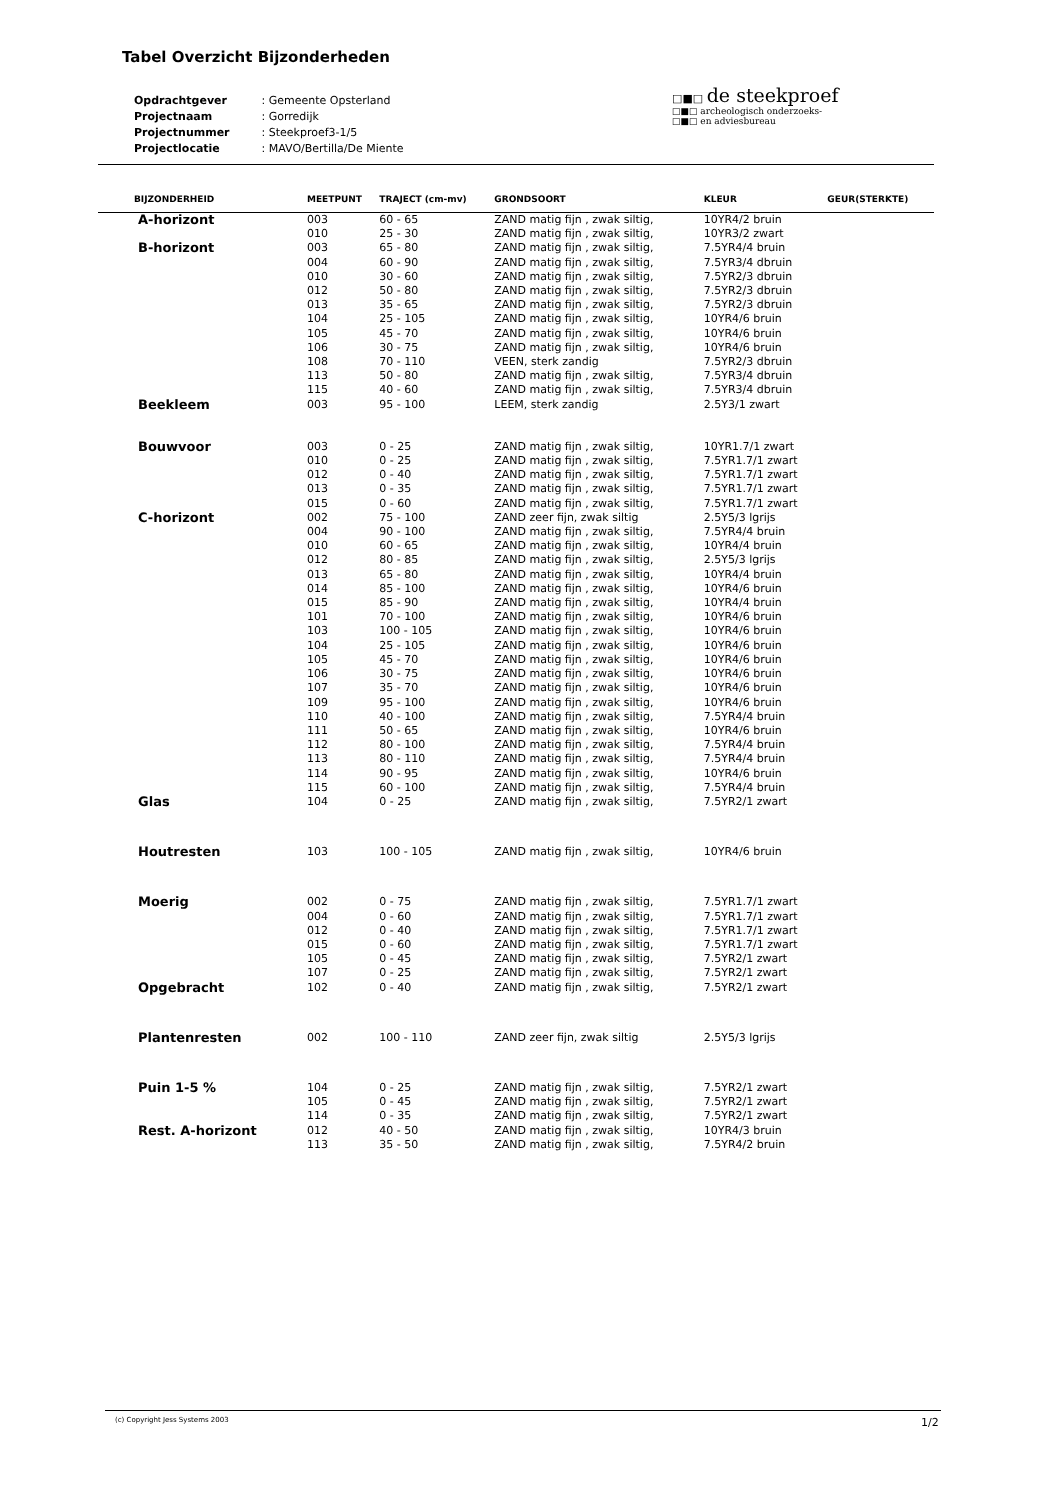Tabel Overzicht Bijzonderheden
| Opdrachtgever | : Gemeente Opsterland |
| Projectnaam | : Gorredijk |
| Projectnummer | : Steekproef3-1/5 |
| Projectlocatie | : MAVO/Bertilla/De Miente |
□■□ de steekproef
□■□ archeologisch onderzoeks-
□■□ en adviesbureau
| BIJZONDERHEID | MEETPUNT | TRAJECT (cm-mv) | GRONDSOORT | KLEUR | GEUR(STERKTE) |
| --- | --- | --- | --- | --- | --- |
| A-horizont | 003 | 60 - 65 | ZAND matig fijn , zwak siltig, | 10YR4/2 bruin | |
| | 010 | 25 - 30 | ZAND matig fijn , zwak siltig, | 10YR3/2 zwart | |
| B-horizont | 003 | 65 - 80 | ZAND matig fijn , zwak siltig, | 7.5YR4/4 bruin | |
| | 004 | 60 - 90 | ZAND matig fijn , zwak siltig, | 7.5YR3/4 dbruin | |
| | 010 | 30 - 60 | ZAND matig fijn , zwak siltig, | 7.5YR2/3 dbruin | |
| | 012 | 50 - 80 | ZAND matig fijn , zwak siltig, | 7.5YR2/3 dbruin | |
| | 013 | 35 - 65 | ZAND matig fijn , zwak siltig, | 7.5YR2/3 dbruin | |
| | 104 | 25 - 105 | ZAND matig fijn , zwak siltig, | 10YR4/6 bruin | |
| | 105 | 45 - 70 | ZAND matig fijn , zwak siltig, | 10YR4/6 bruin | |
| | 106 | 30 - 75 | ZAND matig fijn , zwak siltig, | 10YR4/6 bruin | |
| | 108 | 70 - 110 | VEEN, sterk zandig | 7.5YR2/3 dbruin | |
| | 113 | 50 - 80 | ZAND matig fijn , zwak siltig, | 7.5YR3/4 dbruin | |
| | 115 | 40 - 60 | ZAND matig fijn , zwak siltig, | 7.5YR3/4 dbruin | |
| Beekleem | 003 | 95 - 100 | LEEM, sterk zandig | 2.5Y3/1 zwart | |
| Bouwvoor | 003 | 0 - 25 | ZAND matig fijn , zwak siltig, | 10YR1.7/1 zwart | |
| | 010 | 0 - 25 | ZAND matig fijn , zwak siltig, | 7.5YR1.7/1 zwart | |
| | 012 | 0 - 40 | ZAND matig fijn , zwak siltig, | 7.5YR1.7/1 zwart | |
| | 013 | 0 - 35 | ZAND matig fijn , zwak siltig, | 7.5YR1.7/1 zwart | |
| | 015 | 0 - 60 | ZAND matig fijn , zwak siltig, | 7.5YR1.7/1 zwart | |
| C-horizont | 002 | 75 - 100 | ZAND zeer fijn, zwak siltig | 2.5Y5/3 lgrijs | |
| | 004 | 90 - 100 | ZAND matig fijn , zwak siltig, | 7.5YR4/4 bruin | |
| | 010 | 60 - 65 | ZAND matig fijn , zwak siltig, | 10YR4/4 bruin | |
| | 012 | 80 - 85 | ZAND matig fijn , zwak siltig, | 2.5Y5/3 lgrijs | |
| | 013 | 65 - 80 | ZAND matig fijn , zwak siltig, | 10YR4/4 bruin | |
| | 014 | 85 - 100 | ZAND matig fijn , zwak siltig, | 10YR4/6 bruin | |
| | 015 | 85 - 90 | ZAND matig fijn , zwak siltig, | 10YR4/4 bruin | |
| | 101 | 70 - 100 | ZAND matig fijn , zwak siltig, | 10YR4/6 bruin | |
| | 103 | 100 - 105 | ZAND matig fijn , zwak siltig, | 10YR4/6 bruin | |
| | 104 | 25 - 105 | ZAND matig fijn , zwak siltig, | 10YR4/6 bruin | |
| | 105 | 45 - 70 | ZAND matig fijn , zwak siltig, | 10YR4/6 bruin | |
| | 106 | 30 - 75 | ZAND matig fijn , zwak siltig, | 10YR4/6 bruin | |
| | 107 | 35 - 70 | ZAND matig fijn , zwak siltig, | 10YR4/6 bruin | |
| | 109 | 95 - 100 | ZAND matig fijn , zwak siltig, | 10YR4/6 bruin | |
| | 110 | 40 - 100 | ZAND matig fijn , zwak siltig, | 7.5YR4/4 bruin | |
| | 111 | 50 - 65 | ZAND matig fijn , zwak siltig, | 10YR4/6 bruin | |
| | 112 | 80 - 100 | ZAND matig fijn , zwak siltig, | 7.5YR4/4 bruin | |
| | 113 | 80 - 110 | ZAND matig fijn , zwak siltig, | 7.5YR4/4 bruin | |
| | 114 | 90 - 95 | ZAND matig fijn , zwak siltig, | 10YR4/6 bruin | |
| | 115 | 60 - 100 | ZAND matig fijn , zwak siltig, | 7.5YR4/4 bruin | |
| Glas | 104 | 0 - 25 | ZAND matig fijn , zwak siltig, | 7.5YR2/1 zwart | |
| Houtresten | 103 | 100 - 105 | ZAND matig fijn , zwak siltig, | 10YR4/6 bruin | |
| Moerig | 002 | 0 - 75 | ZAND matig fijn , zwak siltig, | 7.5YR1.7/1 zwart | |
| | 004 | 0 - 60 | ZAND matig fijn , zwak siltig, | 7.5YR1.7/1 zwart | |
| | 012 | 0 - 40 | ZAND matig fijn , zwak siltig, | 7.5YR1.7/1 zwart | |
| | 015 | 0 - 60 | ZAND matig fijn , zwak siltig, | 7.5YR1.7/1 zwart | |
| | 105 | 0 - 45 | ZAND matig fijn , zwak siltig, | 7.5YR2/1 zwart | |
| | 107 | 0 - 25 | ZAND matig fijn , zwak siltig, | 7.5YR2/1 zwart | |
| Opgebracht | 102 | 0 - 40 | ZAND matig fijn , zwak siltig, | 7.5YR2/1 zwart | |
| Plantenresten | 002 | 100 - 110 | ZAND zeer fijn, zwak siltig | 2.5Y5/3 lgrijs | |
| Puin 1-5 % | 104 | 0 - 25 | ZAND matig fijn , zwak siltig, | 7.5YR2/1 zwart | |
| | 105 | 0 - 45 | ZAND matig fijn , zwak siltig, | 7.5YR2/1 zwart | |
| | 114 | 0 - 35 | ZAND matig fijn , zwak siltig, | 7.5YR2/1 zwart | |
| Rest. A-horizont | 012 | 40 - 50 | ZAND matig fijn , zwak siltig, | 10YR4/3 bruin | |
| | 113 | 35 - 50 | ZAND matig fijn , zwak siltig, | 7.5YR4/2 bruin | |
(c) Copyright Jess Systems 2003
1/2